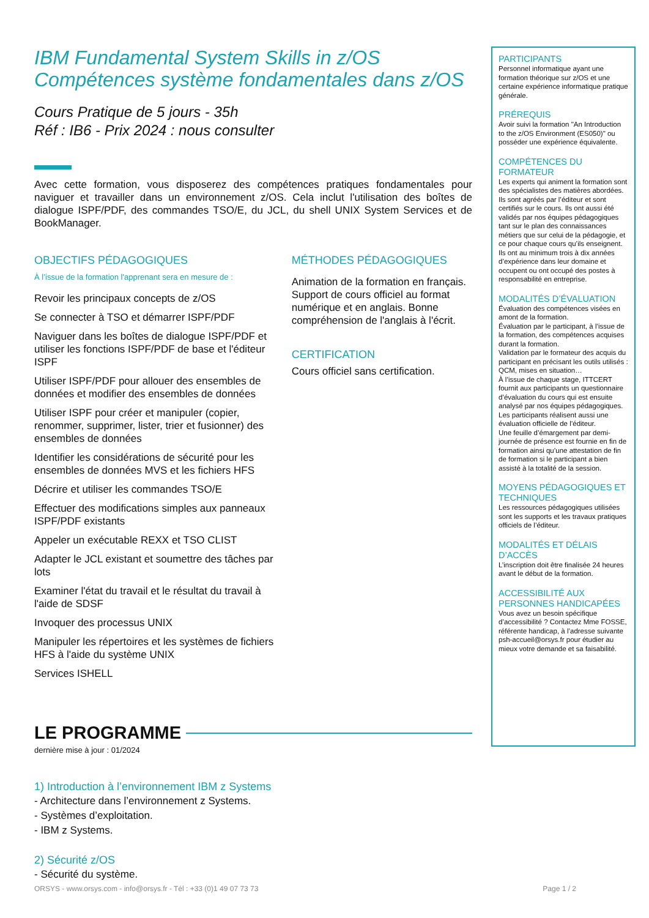IBM Fundamental System Skills in z/OS
Compétences système fondamentales dans z/OS
Cours Pratique de 5 jours - 35h
Réf : IB6 - Prix 2024 : nous consulter
Avec cette formation, vous disposerez des compétences pratiques fondamentales pour naviguer et travailler dans un environnement z/OS. Cela inclut l'utilisation des boîtes de dialogue ISPF/PDF, des commandes TSO/E, du JCL, du shell UNIX System Services et de BookManager.
OBJECTIFS PÉDAGOGIQUES
À l’issue de la formation l'apprenant sera en mesure de :
Revoir les principaux concepts de z/OS
Se connecter à TSO et démarrer ISPF/PDF
Naviguer dans les boîtes de dialogue ISPF/PDF et utiliser les fonctions ISPF/PDF de base et l'éditeur ISPF
Utiliser ISPF/PDF pour allouer des ensembles de données et modifier des ensembles de données
Utiliser ISPF pour créer et manipuler (copier, renommer, supprimer, lister, trier et fusionner) des ensembles de données
Identifier les considérations de sécurité pour les ensembles de données MVS et les fichiers HFS
Décrire et utiliser les commandes TSO/E
Effectuer des modifications simples aux panneaux ISPF/PDF existants
Appeler un exécutable REXX et TSO CLIST
Adapter le JCL existant et soumettre des tâches par lots
Examiner l'état du travail et le résultat du travail à l'aide de SDSF
Invoquer des processus UNIX
Manipuler les répertoires et les systèmes de fichiers HFS à l'aide du système UNIX
Services ISHELL
MÉTHODES PÉDAGOGIQUES
Animation de la formation en français. Support de cours officiel au format numérique et en anglais. Bonne compréhension de l'anglais à l'écrit.
CERTIFICATION
Cours officiel sans certification.
LE PROGRAMME
dernière mise à jour : 01/2024
1) Introduction à l’environnement IBM z Systems
- Architecture dans l’environnement z Systems.
- Systèmes d’exploitation.
- IBM z Systems.
2) Sécurité z/OS
- Sécurité du système.
PARTICIPANTS
Personnel informatique ayant une formation théorique sur z/OS et une certaine expérience informatique pratique générale.
PRÉREQUIS
Avoir suivi la formation "An Introduction to the z/OS Environment (ES050)" ou posséder une expérience équivalente.
COMPÉTENCES DU FORMATEUR
Les experts qui animent la formation sont des spécialistes des matières abordées. Ils sont agréés par l’éditeur et sont certifiés sur le cours. Ils ont aussi été validés par nos équipes pédagogiques tant sur le plan des connaissances métiers que sur celui de la pédagogie, et ce pour chaque cours qu’ils enseignent. Ils ont au minimum trois à dix années d’expérience dans leur domaine et occupent ou ont occupé des postes à responsabilité en entreprise.
MODALITÉS D’ÉVALUATION
Évaluation des compétences visées en amont de la formation.
Évaluation par le participant, à l’issue de la formation, des compétences acquises durant la formation.
Validation par le formateur des acquis du participant en précisant les outils utilisés : QCM, mises en situation…
À l’issue de chaque stage, ITTCERT fournit aux participants un questionnaire d’évaluation du cours qui est ensuite analysé par nos équipes pédagogiques. Les participants réalisent aussi une évaluation officielle de l’éditeur.
Une feuille d’émargement par demi-journée de présence est fournie en fin de formation ainsi qu’une attestation de fin de formation si le participant a bien assisté à la totalité de la session.
MOYENS PÉDAGOGIQUES ET TECHNIQUES
Les ressources pédagogiques utilisées sont les supports et les travaux pratiques officiels de l’éditeur.
MODALITÉS ET DÉLAIS D’ACCÈS
L’inscription doit être finalisée 24 heures avant le début de la formation.
ACCESSIBILITÉ AUX PERSONNES HANDICAPÉES
Vous avez un besoin spécifique d’accessibilité ? Contactez Mme FOSSE, référente handicap, à l’adresse suivante psh-accueil@orsys.fr pour étudier au mieux votre demande et sa faisabilité.
ORSYS - www.orsys.com - info@orsys.fr - Tél : +33 (0)1 49 07 73 73 Page 1 / 2